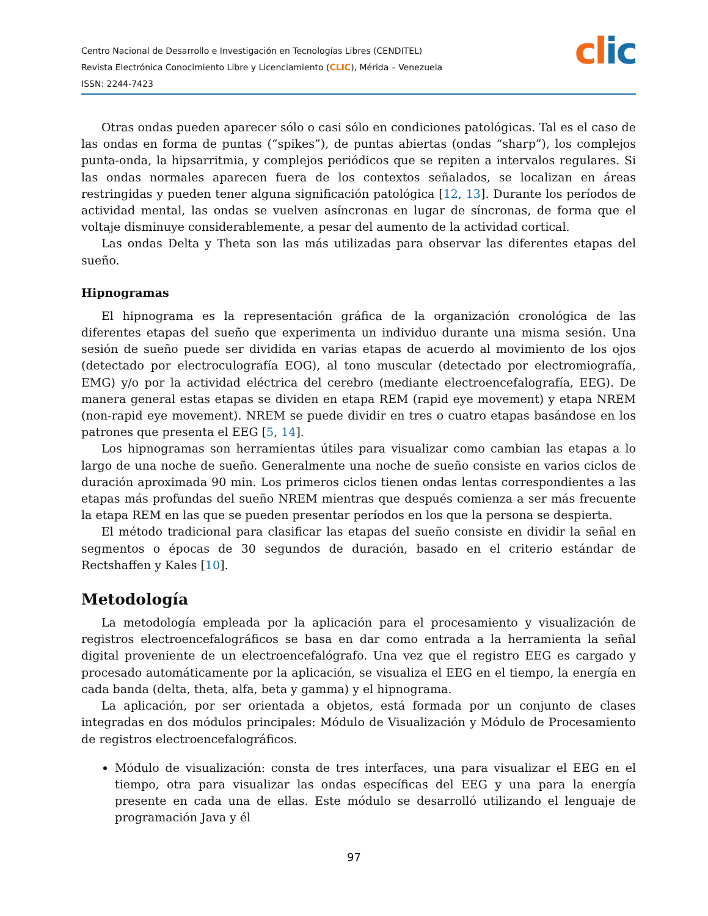Centro Nacional de Desarrollo e Investigación en Tecnologías Libres (CENDITEL)
Revista Electrónica Conocimiento Libre y Licenciamiento (CLIC), Mérida – Venezuela
ISSN: 2244-7423
clic
Otras ondas pueden aparecer sólo o casi sólo en condiciones patológicas. Tal es el caso de las ondas en forma de puntas (“spikes”), de puntas abiertas (ondas “sharp”), los complejos punta-onda, la hipsarritmia, y complejos periódicos que se repiten a intervalos regulares. Si las ondas normales aparecen fuera de los contextos señalados, se localizan en áreas restringidas y pueden tener alguna significación patológica [12, 13]. Durante los períodos de actividad mental, las ondas se vuelven asíncronas en lugar de síncronas, de forma que el voltaje disminuye considerablemente, a pesar del aumento de la actividad cortical.
Las ondas Delta y Theta son las más utilizadas para observar las diferentes etapas del sueño.
Hipnogramas
El hipnograma es la representación gráfica de la organización cronológica de las diferentes etapas del sueño que experimenta un individuo durante una misma sesión. Una sesión de sueño puede ser dividida en varias etapas de acuerdo al movimiento de los ojos (detectado por electroculografía EOG), al tono muscular (detectado por electromiografía, EMG) y/o por la actividad eléctrica del cerebro (mediante electroencefalografía, EEG). De manera general estas etapas se dividen en etapa REM (rapid eye movement) y etapa NREM (non-rapid eye movement). NREM se puede dividir en tres o cuatro etapas basándose en los patrones que presenta el EEG [5, 14].
Los hipnogramas son herramientas útiles para visualizar como cambian las etapas a lo largo de una noche de sueño. Generalmente una noche de sueño consiste en varios ciclos de duración aproximada 90 min. Los primeros ciclos tienen ondas lentas correspondientes a las etapas más profundas del sueño NREM mientras que después comienza a ser más frecuente la etapa REM en las que se pueden presentar períodos en los que la persona se despierta.
El método tradicional para clasificar las etapas del sueño consiste en dividir la señal en segmentos o épocas de 30 segundos de duración, basado en el criterio estándar de Rectshaffen y Kales [10].
Metodología
La metodología empleada por la aplicación para el procesamiento y visualización de registros electroencefalográficos se basa en dar como entrada a la herramienta la señal digital proveniente de un electroencefalógrafo. Una vez que el registro EEG es cargado y procesado automáticamente por la aplicación, se visualiza el EEG en el tiempo, la energía en cada banda (delta, theta, alfa, beta y gamma) y el hipnograma.
La aplicación, por ser orientada a objetos, está formada por un conjunto de clases integradas en dos módulos principales: Módulo de Visualización y Módulo de Procesamiento de registros electroencefalográficos.
Módulo de visualización: consta de tres interfaces, una para visualizar el EEG en el tiempo, otra para visualizar las ondas específicas del EEG y una para la energía presente en cada una de ellas. Este módulo se desarrolló utilizando el lenguaje de programación Java y él
97